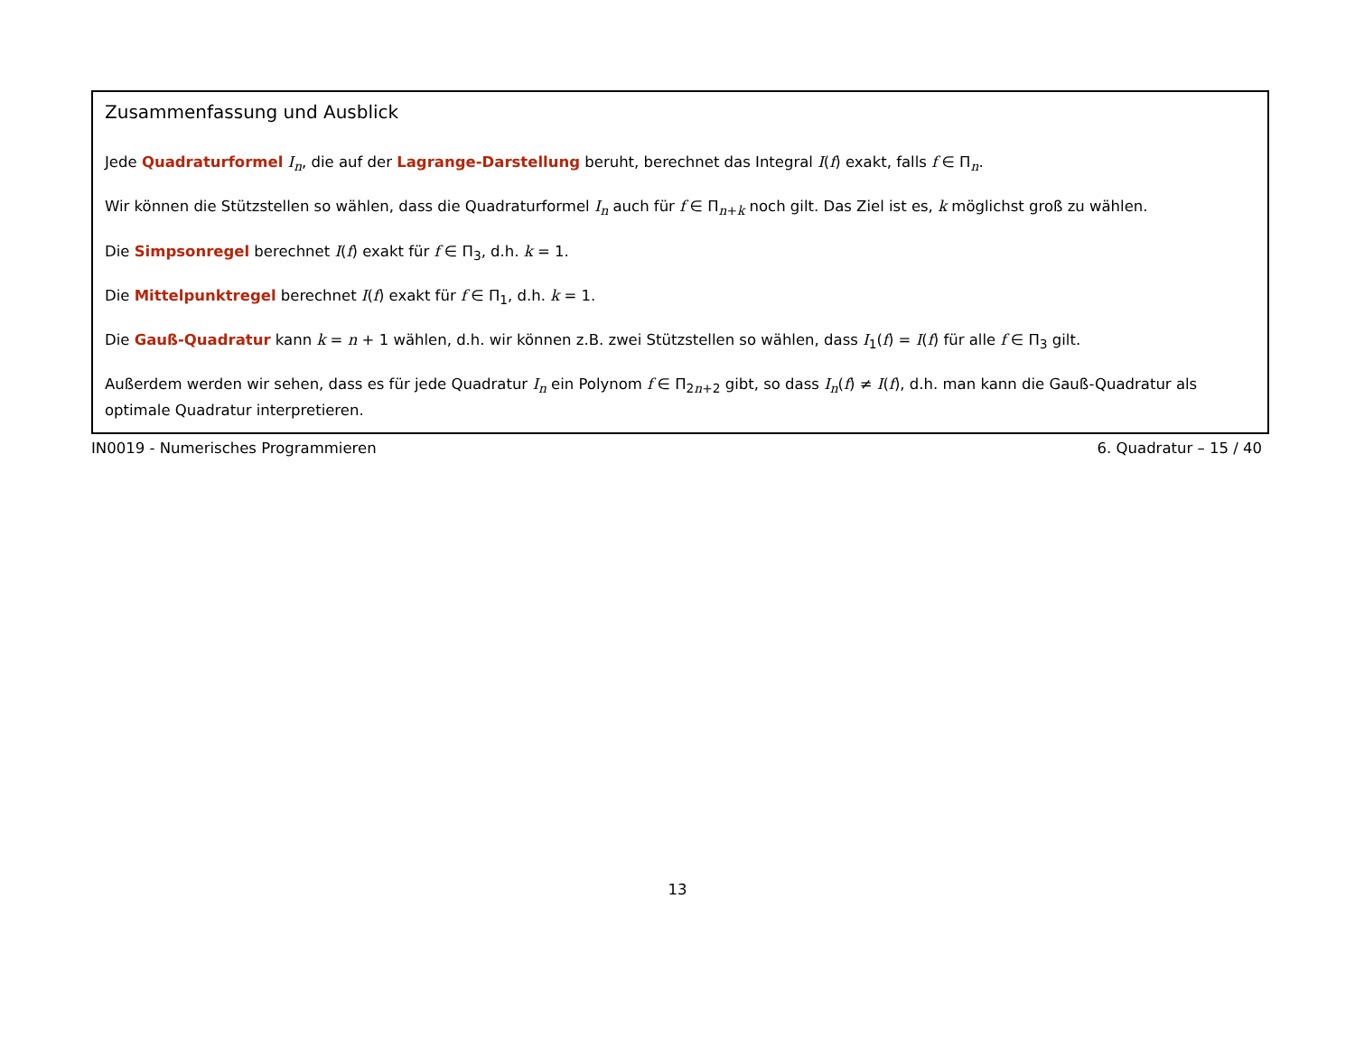Zusammenfassung und Ausblick
Jede Quadraturformel I<sub>n</sub>, die auf der Lagrange-Darstellung beruht, berechnet das Integral I(f) exakt, falls f ∈ Π<sub>n</sub>.
Wir können die Stützstellen so wählen, dass die Quadraturformel I<sub>n</sub> auch für f ∈ Π<sub>n+k</sub> noch gilt. Das Ziel ist es, k möglichst groß zu wählen.
Die Simpsonregel berechnet I(f) exakt für f ∈ Π<sub>3</sub>, d.h. k = 1.
Die Mittelpunktregel berechnet I(f) exakt für f ∈ Π<sub>1</sub>, d.h. k = 1.
Die Gauß-Quadratur kann k = n + 1 wählen, d.h. wir können z.B. zwei Stützstellen so wählen, dass I<sub>1</sub>(f) = I(f) für alle f ∈ Π<sub>3</sub> gilt.
Außerdem werden wir sehen, dass es für jede Quadratur I<sub>n</sub> ein Polynom f ∈ Π<sub>2n+2</sub> gibt, so dass I<sub>n</sub>(f) ≠ I(f), d.h. man kann die Gauß-Quadratur als optimale Quadratur interpretieren.
IN0019 - Numerisches Programmieren 6. Quadratur – 15 / 40
13